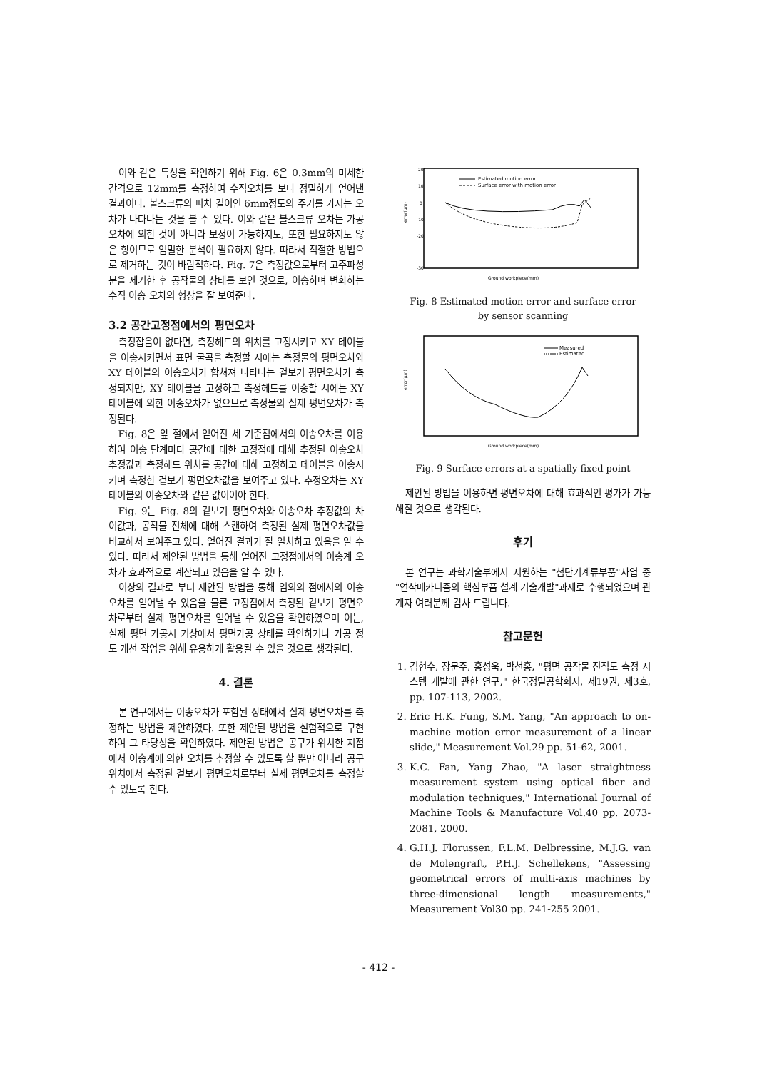이와 같은 특성을 확인하기 위해 Fig. 6은 0.3mm의 미세한 간격으로 12mm를 측정하여 수직오차를 보다 정밀하게 얻어낸 결과이다. 볼스크류의 피치 길이인 6mm정도의 주기를 가지는 오차가 나타나는 것을 볼 수 있다. 이와 같은 볼스크류 오차는 가공 오차에 의한 것이 아니라 보정이 가능하지도, 또한 필요하지도 않은 항이므로 엄밀한 분석이 필요하지 않다. 따라서 적절한 방법으로 제거하는 것이 바람직하다. Fig. 7은 측정값으로부터 고주파성분을 제거한 후 공작물의 상태를 보인 것으로, 이송하며 변화하는 수직 이송 오차의 형상을 잘 보여준다.
3.2 공간고정점에서의 평면오차
측정잡음이 없다면, 측정헤드의 위치를 고정시키고 XY 테이블을 이송시키면서 표면 굴곡을 측정할 시에는 측정물의 평면오차와 XY 테이블의 이송오차가 합쳐져 나타나는 겉보기 평면오차가 측정되지만, XY 테이블을 고정하고 측정헤드를 이송할 시에는 XY 테이블에 의한 이송오차가 없으므로 측정물의 실제 평면오차가 측정된다.
Fig. 8은 앞 절에서 얻어진 세 기준점에서의 이송오차를 이용하여 이송 단계마다 공간에 대한 고정점에 대해 추정된 이송오차 추정값과 측정헤드 위치를 공간에 대해 고정하고 테이블을 이송시키며 측정한 겉보기 평면오차값을 보여주고 있다. 추정오차는 XY 테이블의 이송오차와 같은 값이어야 한다.
Fig. 9는 Fig. 8의 겉보기 평면오차와 이송오차 추정값의 차이값과, 공작물 전체에 대해 스캔하여 측정된 실제 평면오차값을 비교해서 보여주고 있다. 얻어진 결과가 잘 일치하고 있음을 알 수 있다. 따라서 제안된 방법을 통해 얻어진 고정점에서의 이송계 오차가 효과적으로 계산되고 있음을 알 수 있다.
이상의 결과로 부터 제안된 방법을 통해 임의의 점에서의 이송오차를 얻어낼 수 있음을 물론 고정점에서 측정된 겉보기 평면오차로부터 실제 평면오차를 얻어낼 수 있음을 확인하였으며 이는, 실제 평면 가공시 기상에서 평면가공 상태를 확인하거나 가공 정도 개선 작업을 위해 유용하게 활용될 수 있을 것으로 생각된다.
4. 결론
본 연구에서는 이송오차가 포함된 상태에서 실제 평면오차를 측정하는 방법을 제안하였다. 또한 제안된 방법을 실험적으로 구현하여 그 타당성을 확인하였다. 제안된 방법은 공구가 위치한 지점에서 이송계에 의한 오차를 추정할 수 있도록 할 뿐만 아니라 공구 위치에서 측정된 겉보기 평면오차로부터 실제 평면오차를 측정할 수 있도록 한다.
20
10
0
-10
-20
-30
error(μm)
Estimated motion error
Surface error with motion error
Ground workpiece(mm)
Fig. 8 Estimated motion error and surface error
by sensor scanning
error(μm)
Measured
Estimated
Ground workpiece(mm)
Fig. 9 Surface errors at a spatially fixed point
제안된 방법을 이용하면 평면오차에 대해 효과적인 평가가 가능해질 것으로 생각된다.
후기
본 연구는 과학기술부에서 지원하는 "첨단기계류부품"사업 중 "연삭메카니즘의 핵심부품 설계 기술개발"과제로 수행되었으며 관계자 여러분께 감사 드립니다.
참고문헌
1. 김현수, 장문주, 홍성욱, 박천홍, "평면 공작물 진직도 측정 시스템 개발에 관한 연구," 한국정밀공학회지, 제19권, 제3호, pp. 107-113, 2002.
2. Eric H.K. Fung, S.M. Yang, "An approach to on-machine motion error measurement of a linear slide," Measurement Vol.29 pp. 51-62, 2001.
3. K.C. Fan, Yang Zhao, "A laser straightness measurement system using optical fiber and modulation techniques," International Journal of Machine Tools & Manufacture Vol.40 pp. 2073-2081, 2000.
4. G.H.J. Florussen, F.L.M. Delbressine, M.J.G. van de Molengraft, P.H.J. Schellekens, "Assessing geometrical errors of multi-axis machines by three-dimensional length measurements," Measurement Vol30 pp. 241-255 2001.
- 412 -